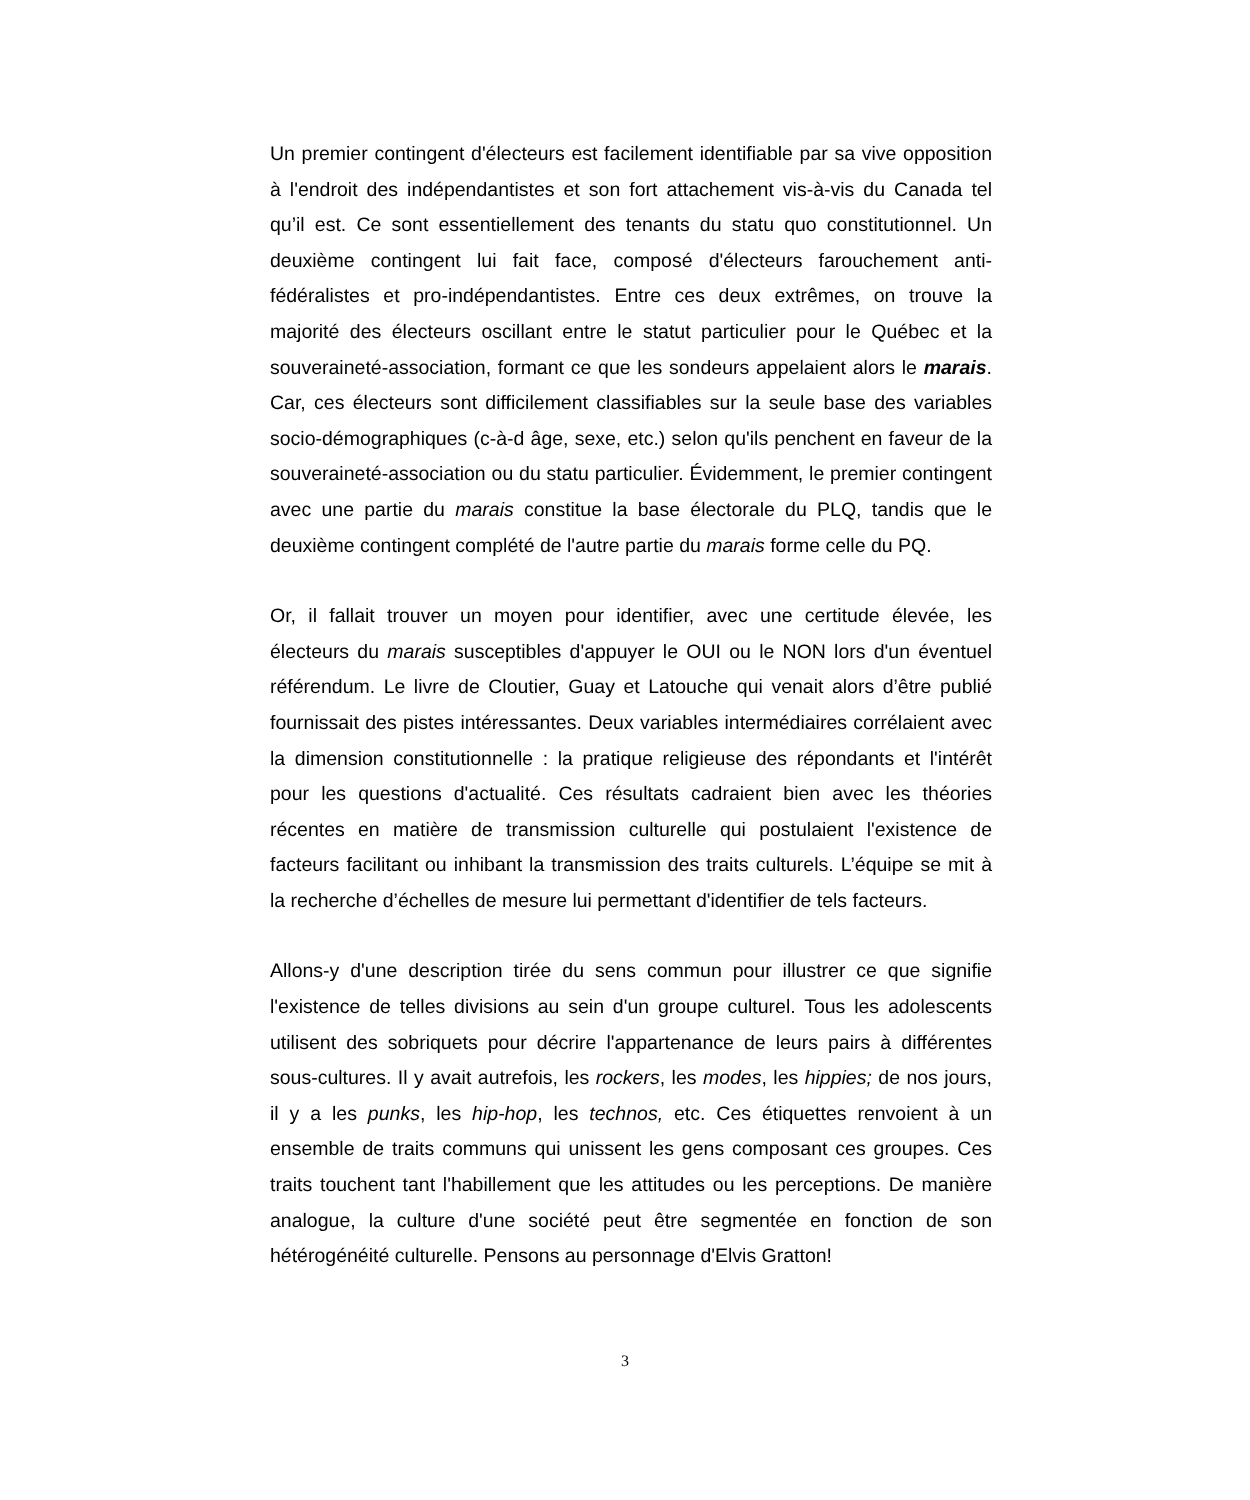Un premier contingent d'électeurs est facilement identifiable par sa vive opposition à l'endroit des indépendantistes et son fort attachement vis-à-vis du Canada tel qu’il est. Ce sont essentiellement des tenants du statu quo constitutionnel. Un deuxième contingent lui fait face, composé d'électeurs farouchement anti-fédéralistes et pro-indépendantistes. Entre ces deux extrêmes, on trouve la majorité des électeurs oscillant entre le statut particulier pour le Québec et la souveraineté-association, formant ce que les sondeurs appelaient alors le marais. Car, ces électeurs sont difficilement classifiables sur la seule base des variables socio-démographiques (c-à-d âge, sexe, etc.) selon qu'ils penchent en faveur de la souveraineté-association ou du statu particulier. Évidemment, le premier contingent avec une partie du marais constitue la base électorale du PLQ, tandis que le deuxième contingent complété de l'autre partie du marais forme celle du PQ.
Or, il fallait trouver un moyen pour identifier, avec une certitude élevée, les électeurs du marais susceptibles d'appuyer le OUI ou le NON lors d'un éventuel référendum. Le livre de Cloutier, Guay et Latouche qui venait alors d’être publié fournissait des pistes intéressantes. Deux variables intermédiaires corrélaient avec la dimension constitutionnelle : la pratique religieuse des répondants et l'intérêt pour les questions d'actualité. Ces résultats cadraient bien avec les théories récentes en matière de transmission culturelle qui postulaient l'existence de facteurs facilitant ou inhibant la transmission des traits culturels. L’équipe se mit à la recherche d’échelles de mesure lui permettant d'identifier de tels facteurs.
Allons-y d'une description tirée du sens commun pour illustrer ce que signifie l'existence de telles divisions au sein d'un groupe culturel. Tous les adolescents utilisent des sobriquets pour décrire l'appartenance de leurs pairs à différentes sous-cultures. Il y avait autrefois, les rockers, les modes, les hippies; de nos jours, il y a les punks, les hip-hop, les technos, etc. Ces étiquettes renvoient à un ensemble de traits communs qui unissent les gens composant ces groupes. Ces traits touchent tant l'habillement que les attitudes ou les perceptions. De manière analogue, la culture d'une société peut être segmentée en fonction de son hétérogénéité culturelle. Pensons au personnage d'Elvis Gratton!
3